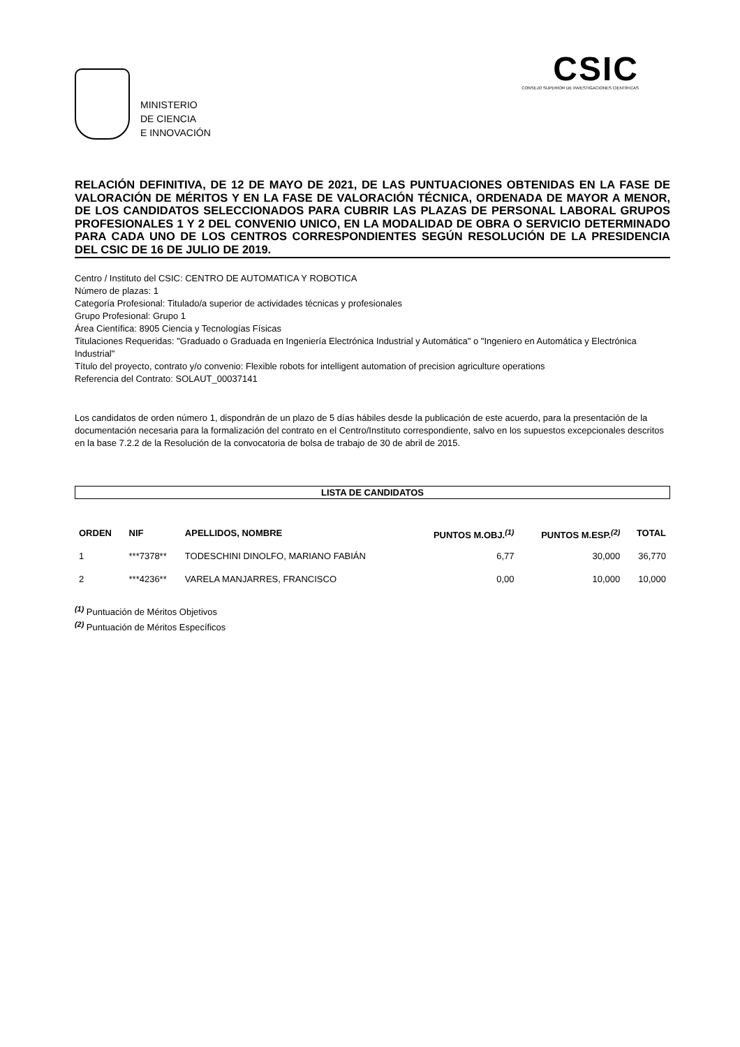MINISTERIO
DE CIENCIA
E INNOVACIÓN
CSIC
CONSEJO SUPERIOR DE INVESTIGACIONES CIENTÍFICAS
RELACIÓN DEFINITIVA, DE 12 DE MAYO DE 2021, DE LAS PUNTUACIONES OBTENIDAS EN LA FASE DE VALORACIÓN DE MÉRITOS Y EN LA FASE DE VALORACIÓN TÉCNICA, ORDENADA DE MAYOR A MENOR, DE LOS CANDIDATOS SELECCIONADOS PARA CUBRIR LAS PLAZAS DE PERSONAL LABORAL GRUPOS PROFESIONALES 1 Y 2 DEL CONVENIO UNICO, EN LA MODALIDAD DE OBRA O SERVICIO DETERMINADO PARA CADA UNO DE LOS CENTROS CORRESPONDIENTES SEGÚN RESOLUCIÓN DE LA PRESIDENCIA DEL CSIC DE 16 DE JULIO DE 2019.
Centro / Instituto del CSIC: CENTRO DE AUTOMATICA Y ROBOTICA
Número de plazas: 1
Categoría Profesional: Titulado/a superior de actividades técnicas y profesionales
Grupo Profesional: Grupo 1
Área Científica: 8905 Ciencia y Tecnologías Físicas
Titulaciones Requeridas: "Graduado o Graduada en Ingeniería Electrónica Industrial y Automática" o "Ingeniero en Automática y Electrónica Industrial"
Título del proyecto, contrato y/o convenio: Flexible robots for intelligent automation of precision agriculture operations
Referencia del Contrato: SOLAUT_00037141
Los candidatos de orden número 1, dispondrán de un plazo de 5 días hábiles desde la publicación de este acuerdo, para la presentación de la documentación necesaria para la formalización del contrato en el Centro/Instituto correspondiente, salvo en los supuestos excepcionales descritos en la base 7.2.2 de la Resolución de la convocatoria de bolsa de trabajo de 30 de abril de 2015.
LISTA DE CANDIDATOS
| ORDEN | NIF | APELLIDOS, NOMBRE | PUNTOS M.OBJ.<sup>(1)</sup> | PUNTOS M.ESP.<sup>(2)</sup> | TOTAL |
| --- | --- | --- | --- | --- | --- |
| 1 | ***7378** | TODESCHINI DINOLFO, MARIANO FABIÁN | 6,77 | 30,000 | 36,770 |
| 2 | ***4236** | VARELA MANJARRES, FRANCISCO | 0,00 | 10,000 | 10,000 |
<sup>(1)</sup> Puntuación de Méritos Objetivos
<sup>(2)</sup> Puntuación de Méritos Específicos